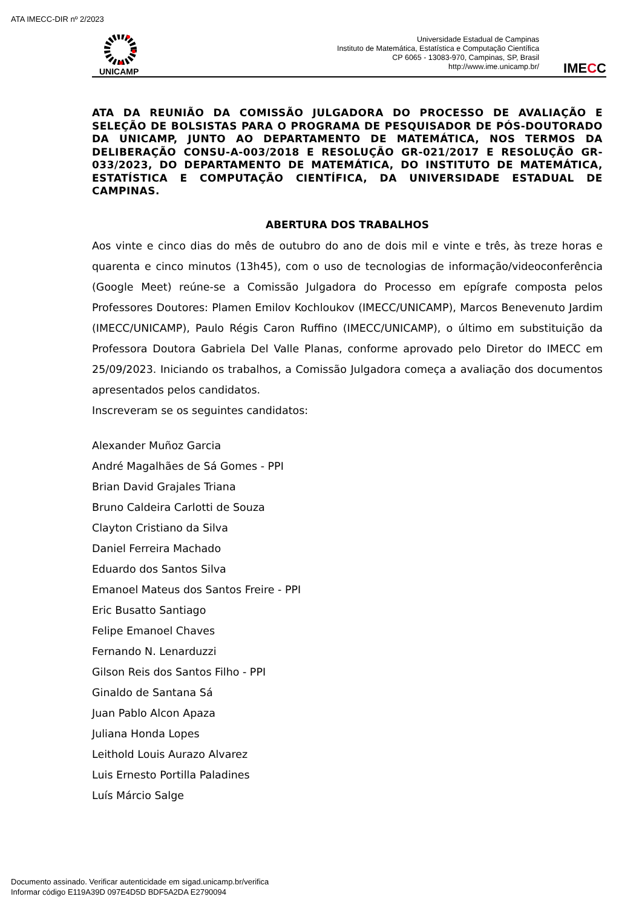ATA IMECC-DIR nº 2/2023
UNICAMP
Universidade Estadual de Campinas
Instituto de Matemática, Estatística e Computação Científica
CP 6065 - 13083-970, Campinas, SP, Brasil
http://www.ime.unicamp.br/
IMECC
ATA DA REUNIÃO DA COMISSÃO JULGADORA DO PROCESSO DE AVALIAÇÃO E SELEÇÃO DE BOLSISTAS PARA O PROGRAMA DE PESQUISADOR DE PÓS-DOUTORADO DA UNICAMP, JUNTO AO DEPARTAMENTO DE MATEMÁTICA, NOS TERMOS DA DELIBERAÇÃO CONSU-A-003/2018 E RESOLUÇÃO GR-021/2017 E RESOLUÇÃO GR-033/2023, DO DEPARTAMENTO DE MATEMÁTICA, DO INSTITUTO DE MATEMÁTICA, ESTATÍSTICA E COMPUTAÇÃO CIENTÍFICA, DA UNIVERSIDADE ESTADUAL DE CAMPINAS.
ABERTURA DOS TRABALHOS
Aos vinte e cinco dias do mês de outubro do ano de dois mil e vinte e três, às treze horas e quarenta e cinco minutos (13h45), com o uso de tecnologias de informação/videoconferência (Google Meet) reúne-se a Comissão Julgadora do Processo em epígrafe composta pelos Professores Doutores: Plamen Emilov Kochloukov (IMECC/UNICAMP), Marcos Benevenuto Jardim (IMECC/UNICAMP), Paulo Régis Caron Ruffino (IMECC/UNICAMP), o último em substituição da Professora Doutora Gabriela Del Valle Planas, conforme aprovado pelo Diretor do IMECC em 25/09/2023. Iniciando os trabalhos, a Comissão Julgadora começa a avaliação dos documentos apresentados pelos candidatos.
Inscreveram se os seguintes candidatos:
Alexander Muñoz Garcia
André Magalhães de Sá Gomes - PPI
Brian David Grajales Triana
Bruno Caldeira Carlotti de Souza
Clayton Cristiano da Silva
Daniel Ferreira Machado
Eduardo dos Santos Silva
Emanoel Mateus dos Santos Freire - PPI
Eric Busatto Santiago
Felipe Emanoel Chaves
Fernando N. Lenarduzzi
Gilson Reis dos Santos Filho - PPI
Ginaldo de Santana Sá
Juan Pablo Alcon Apaza
Juliana Honda Lopes
Leithold Louis Aurazo Alvarez
Luis Ernesto Portilla Paladines
Luís Márcio Salge
Documento assinado. Verificar autenticidade em sigad.unicamp.br/verifica
Informar código E119A39D 097E4D5D BDF5A2DA E2790094